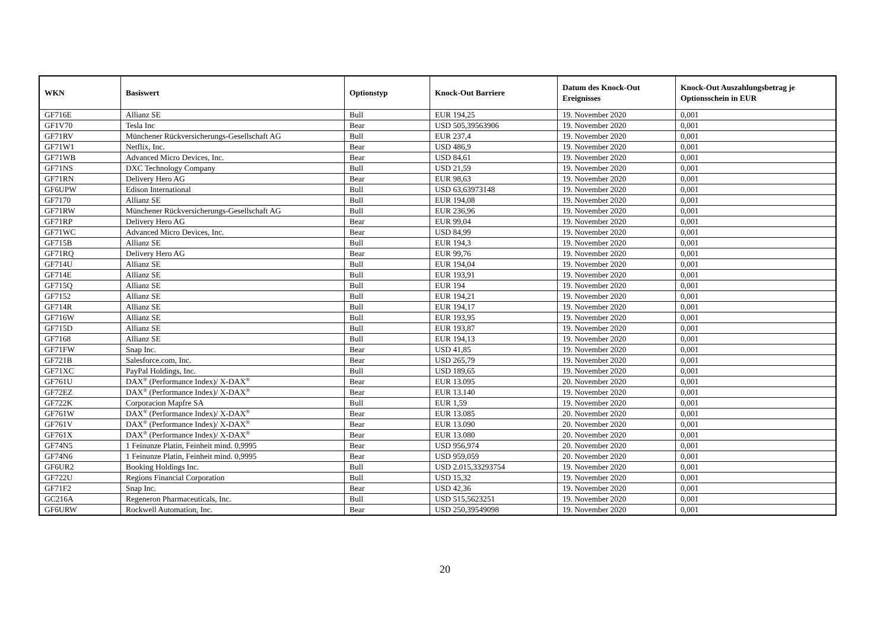| WKN | Basiswert | Optionstyp | Knock-Out Barriere | Datum des Knock-Out Ereignisses | Knock-Out Auszahlungsbetrag je Optionsschein in EUR |
| --- | --- | --- | --- | --- | --- |
| GF716E | Allianz SE | Bull | EUR 194,25 | 19. November 2020 | 0,001 |
| GF1V70 | Tesla Inc | Bear | USD 505,39563906 | 19. November 2020 | 0,001 |
| GF71RV | Münchener Rückversicherungs-Gesellschaft AG | Bull | EUR 237,4 | 19. November 2020 | 0,001 |
| GF71W1 | Netflix, Inc. | Bear | USD 486,9 | 19. November 2020 | 0,001 |
| GF71WB | Advanced Micro Devices, Inc. | Bear | USD 84,61 | 19. November 2020 | 0,001 |
| GF71NS | DXC Technology Company | Bull | USD 21,59 | 19. November 2020 | 0,001 |
| GF71RN | Delivery Hero AG | Bear | EUR 98,63 | 19. November 2020 | 0,001 |
| GF6UPW | Edison International | Bull | USD 63,63973148 | 19. November 2020 | 0,001 |
| GF7170 | Allianz SE | Bull | EUR 194,08 | 19. November 2020 | 0,001 |
| GF71RW | Münchener Rückversicherungs-Gesellschaft AG | Bull | EUR 236,96 | 19. November 2020 | 0,001 |
| GF71RP | Delivery Hero AG | Bear | EUR 99,04 | 19. November 2020 | 0,001 |
| GF71WC | Advanced Micro Devices, Inc. | Bear | USD 84,99 | 19. November 2020 | 0,001 |
| GF715B | Allianz SE | Bull | EUR 194,3 | 19. November 2020 | 0,001 |
| GF71RQ | Delivery Hero AG | Bear | EUR 99,76 | 19. November 2020 | 0,001 |
| GF714U | Allianz SE | Bull | EUR 194,04 | 19. November 2020 | 0,001 |
| GF714E | Allianz SE | Bull | EUR 193,91 | 19. November 2020 | 0,001 |
| GF715Q | Allianz SE | Bull | EUR 194 | 19. November 2020 | 0,001 |
| GF7152 | Allianz SE | Bull | EUR 194,21 | 19. November 2020 | 0,001 |
| GF714R | Allianz SE | Bull | EUR 194,17 | 19. November 2020 | 0,001 |
| GF716W | Allianz SE | Bull | EUR 193,95 | 19. November 2020 | 0,001 |
| GF715D | Allianz SE | Bull | EUR 193,87 | 19. November 2020 | 0,001 |
| GF7168 | Allianz SE | Bull | EUR 194,13 | 19. November 2020 | 0,001 |
| GF71FW | Snap Inc. | Bear | USD 41,85 | 19. November 2020 | 0,001 |
| GF721B | Salesforce.com, Inc. | Bear | USD 265,79 | 19. November 2020 | 0,001 |
| GF71XC | PayPal Holdings, Inc. | Bull | USD 189,65 | 19. November 2020 | 0,001 |
| GF761U | DAX<sup>®</sup> (Performance Index)/ X-DAX<sup>®</sup> | Bear | EUR 13.095 | 20. November 2020 | 0,001 |
| GF72EZ | DAX<sup>®</sup> (Performance Index)/ X-DAX<sup>®</sup> | Bear | EUR 13.140 | 19. November 2020 | 0,001 |
| GF722K | Corporacion Mapfre SA | Bull | EUR 1,59 | 19. November 2020 | 0,001 |
| GF761W | DAX<sup>®</sup> (Performance Index)/ X-DAX<sup>®</sup> | Bear | EUR 13.085 | 20. November 2020 | 0,001 |
| GF761V | DAX<sup>®</sup> (Performance Index)/ X-DAX<sup>®</sup> | Bear | EUR 13.090 | 20. November 2020 | 0,001 |
| GF761X | DAX<sup>®</sup> (Performance Index)/ X-DAX<sup>®</sup> | Bear | EUR 13.080 | 20. November 2020 | 0,001 |
| GF74N5 | 1 Feinunze Platin, Feinheit mind. 0,9995 | Bear | USD 956,974 | 20. November 2020 | 0,001 |
| GF74N6 | 1 Feinunze Platin, Feinheit mind. 0,9995 | Bear | USD 959,059 | 20. November 2020 | 0,001 |
| GF6UR2 | Booking Holdings Inc. | Bull | USD 2.015,33293754 | 19. November 2020 | 0,001 |
| GF722U | Regions Financial Corporation | Bull | USD 15,32 | 19. November 2020 | 0,001 |
| GF71F2 | Snap Inc. | Bear | USD 42,36 | 19. November 2020 | 0,001 |
| GC216A | Regeneron Pharmaceuticals, Inc. | Bull | USD 515,5623251 | 19. November 2020 | 0,001 |
| GF6URW | Rockwell Automation, Inc. | Bear | USD 250,39549098 | 19. November 2020 | 0,001 |
20